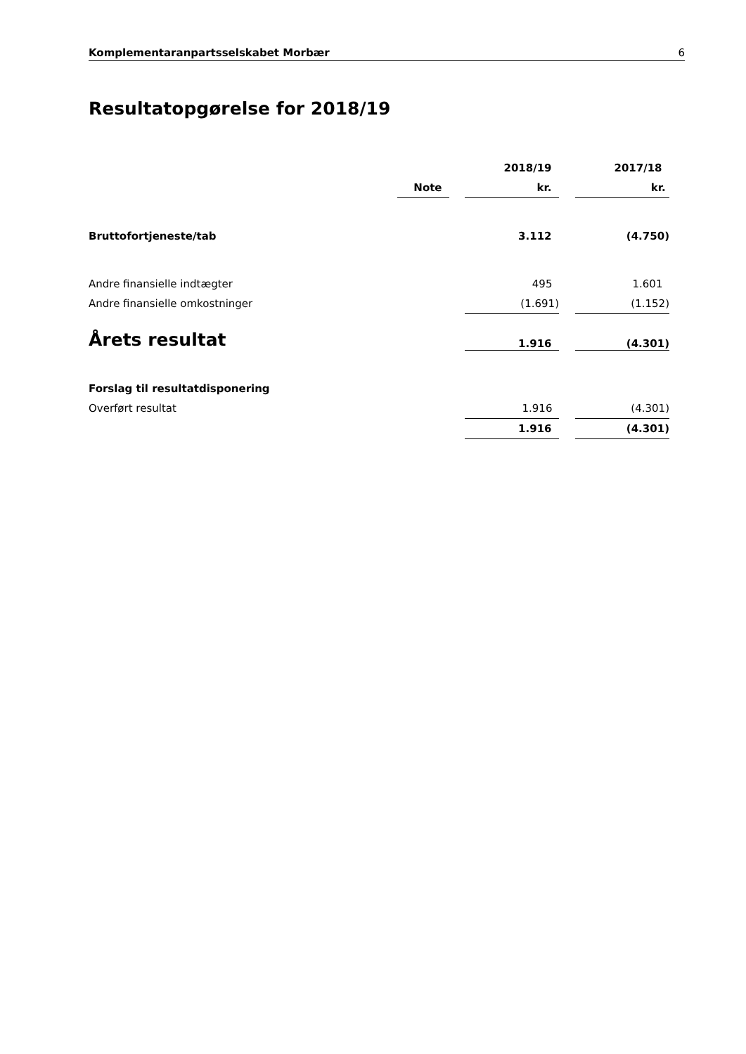Komplementaranpartsselskabet Morbær 6
Resultatopgørelse for 2018/19
| | | | 2018/19 | | 2017/18 |
| --- | --- | --- | --- | --- | --- |
| | Note | | kr. | | kr. |
| Bruttofortjeneste/tab | | | 3.112 | | (4.750) |
| Andre finansielle indtægter | | | 495 | | 1.601 |
| Andre finansielle omkostninger | | | (1.691) | | (1.152) |
| Årets resultat | | | 1.916 | | (4.301) |
| Forslag til resultatdisponering | | | | | |
| Overført resultat | | | 1.916 | | (4.301) |
| | | | 1.916 | | (4.301) |